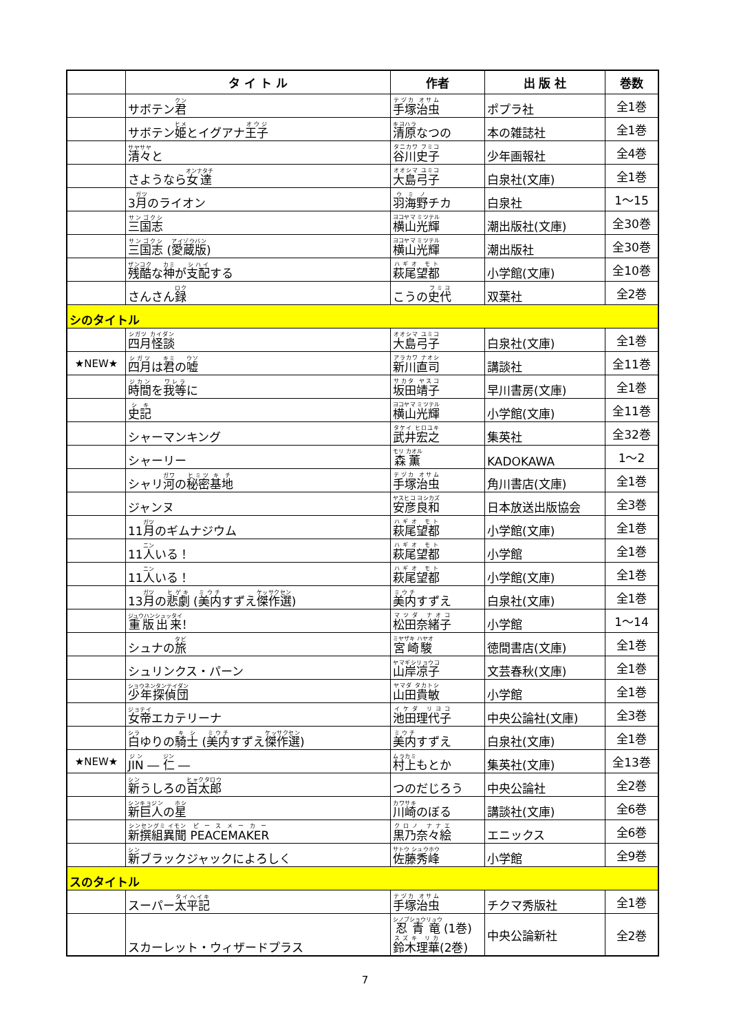| | タ イ ト ル | 作者 | 出 版 社 | 巻数 |
| --- | --- | --- | --- | --- |
| | サボテン 君 | 手塚治虫 | ポプラ社 | 全1巻 |
| | サボテン 姫 とイグアナ 王子 | 清原 なつの | 本の雑誌社 | 全1巻 |
| | 清々 と | 谷川史子 | 少年画報社 | 全4巻 |
| | さようなら 女達 | 大島弓子 | 白泉社(文庫) | 全1巻 |
| | 3 月 のライオン | 羽海野 チカ | 白泉社 | 1～15 |
| | 三国志 | 横山光輝 | 潮出版社(文庫) | 全30巻 |
| | 三国志 ( 愛蔵版 ) | 横山光輝 | 潮出版社 | 全30巻 |
| | 残酷 な 神 が 支配 する | 萩尾望都 | 小学館(文庫) | 全10巻 |
| | さんさん 録 | こうの 史代 | 双葉社 | 全2巻 |
| シのタイトル | | | | |
| | 四月怪談 | 大島弓子 | 白泉社(文庫) | 全1巻 |
| ★NEW★ | 四月 は 君 の 嘘 | 新川直司 | 講談社 | 全11巻 |
| | 時間 を 我等 に | 坂田靖子 | 早川書房(文庫) | 全1巻 |
| | 史記 | 横山光輝 | 小学館(文庫) | 全11巻 |
| | シャーマンキング | 武井宏之 | 集英社 | 全32巻 |
| | シャーリー | 森薫 | KADOKAWA | 1～2 |
| | シャリ 河 の 秘密 基地 | 手塚治虫 | 角川書店(文庫) | 全1巻 |
| | ジャンヌ | 安彦良和 | 日本放送出版協会 | 全3巻 |
| | 11 月 のギムナジウム | 萩尾望都 | 小学館(文庫) | 全1巻 |
| | 11 人 いる！ | 萩尾望都 | 小学館 | 全1巻 |
| | 11 人 いる！ | 萩尾望都 | 小学館(文庫) | 全1巻 |
| | 13 月 の 悲劇 ( 美内 すずえ 傑作選 ) | 美内 すずえ | 白泉社(文庫) | 全1巻 |
| | 重版出来 ！ | 松田奈緒子 | 小学館 | 1～14 |
| | シュナの 旅 | 宮崎駿 | 徳間書店(文庫) | 全1巻 |
| | シュリンクス・パーン | 山岸凉子 | 文芸春秋(文庫) | 全1巻 |
| | 少年探偵団 | 山田貴敏 | 小学館 | 全1巻 |
| | 女帝 エカテリーナ | 池田理代子 | 中央公論社(文庫) | 全3巻 |
| | 白 ゆりの 騎士 ( 美内 すずえ 傑作選 ) | 美内 すずえ | 白泉社(文庫) | 全1巻 |
| ★NEW★ | JIN ― 仁 ― | 村上 もとか | 集英社(文庫) | 全13巻 |
| | 新 うしろの 百太郎 | つのだじろう | 中央公論社 | 全2巻 |
| | 新巨人 の 星 | 川崎 のぼる | 講談社(文庫) | 全6巻 |
| | 新撰組異聞 PEACEMAKER | 黒乃奈々絵 | エニックス | 全6巻 |
| | 新 ブラックジャックによろしく | 佐藤秀峰 | 小学館 | 全9巻 |
| スのタイトル | | | | |
| | スーパー 太平記 | 手塚治虫 | チクマ秀版社 | 全1巻 |
| | スカーレット・ウィザードプラス | 忍青竜 (1巻) 鈴木理華 (2巻) | 中央公論新社 | 全2巻 |
7